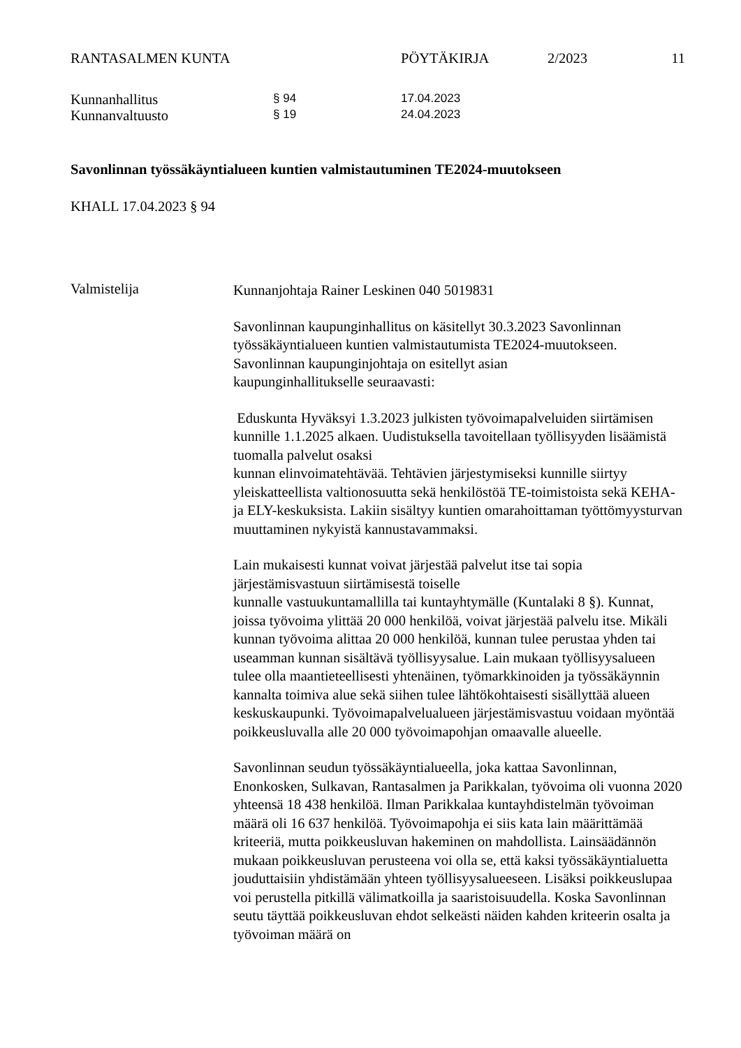RANTASALMEN KUNTA PÖYTÄKIRJA 2/2023 11
Kunnanhallitus
§ 94 17.04.2023
Kunnanvaltuusto
§ 19 24.04.2023
Savonlinnan työssäkäyntialueen kuntien valmistautuminen TE2024-muutokseen
KHALL 17.04.2023 § 94
Valmistelija
Kunnanjohtaja Rainer Leskinen 040 5019831
Savonlinnan kaupunginhallitus on käsitellyt 30.3.2023 Savonlinnan työssäkäyntialueen kuntien valmistautumista TE2024-muutokseen. Savonlinnan kaupunginjohtaja on esitellyt asian
kaupunginhallitukselle seuraavasti:
Eduskunta Hyväksyi 1.3.2023 julkisten työvoimapalveluiden siirtämisen kunnille 1.1.2025 alkaen. Uudistuksella tavoitellaan työllisyyden lisäämistä tuomalla palvelut osaksi
kunnan elinvoimatehtävää. Tehtävien järjestymiseksi kunnille siirtyy yleiskatteellista valtionosuutta sekä henkilöstöä TE-toimistoista sekä KEHA- ja ELY-keskuksista. Lakiin sisältyy kuntien omarahoittaman työttömyysturvan muuttaminen nykyistä kannustavammaksi.
Lain mukaisesti kunnat voivat järjestää palvelut itse tai sopia järjestämisvastuun siirtämisestä toiselle
kunnalle vastuukuntamallilla tai kuntayhtymälle (Kuntalaki 8 §). Kunnat, joissa työvoima ylittää 20 000 henkilöä, voivat järjestää palvelu itse. Mikäli kunnan työvoima alittaa 20 000 henkilöä, kunnan tulee perustaa yhden tai useamman kunnan sisältävä työllisyysalue. Lain mukaan työllisyysalueen tulee olla maantieteellisesti yhtenäinen, työmarkkinoiden ja työssäkäynnin kannalta toimiva alue sekä siihen tulee lähtökohtaisesti sisällyttää alueen keskuskaupunki. Työvoimapalvelualueen järjestämisvastuu voidaan myöntää poikkeusluvalla alle 20 000 työvoimapohjan omaavalle alueelle.
Savonlinnan seudun työssäkäyntialueella, joka kattaa Savonlinnan, Enonkosken, Sulkavan, Rantasalmen ja Parikkalan, työvoima oli vuonna 2020 yhteensä 18 438 henkilöä. Ilman Parikkalaa kuntayhdistelmän työvoiman määrä oli 16 637 henkilöä. Työvoimapohja ei siis kata lain määrittämää kriteeriä, mutta poikkeusluvan hakeminen on mahdollista. Lainsäädännön mukaan poikkeusluvan perusteena voi olla se, että kaksi työssäkäyntialuetta jouduttaisiin yhdistämään yhteen työllisyysalueeseen. Lisäksi poikkeuslupaa voi perustella pitkillä välimatkoilla ja saaristoisuudella. Koska Savonlinnan seutu täyttää poikkeusluvan ehdot selkeästi näiden kahden kriteerin osalta ja työvoiman määrä on